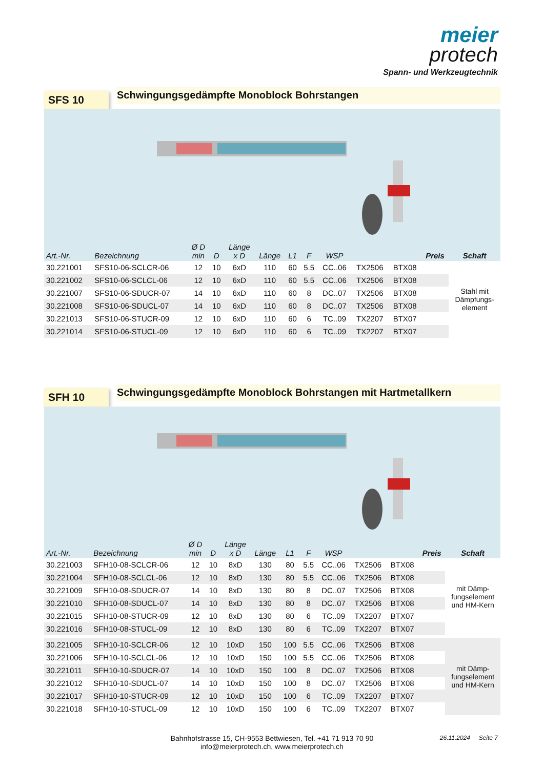meier
protech
Spann- und Werkzeugtechnik
SFS 10
Schwingungsgedämpfte Monoblock Bohrstangen
| Art.-Nr. | Bezeichnung | Ø D min | D | Länge x D | Länge | L1 | F | WSP | | | Preis | Schaft |
| --- | --- | --- | --- | --- | --- | --- | --- | --- | --- | --- | --- | --- |
| 30.221001 | SFS10-06-SCLCR-06 | 12 | 10 | 6xD | 110 | 60 | 5.5 | CC..06 | TX2506 | BTX08 | | Stahl mit Dämpfungs- element |
| 30.221002 | SFS10-06-SCLCL-06 | 12 | 10 | 6xD | 110 | 60 | 5.5 | CC..06 | TX2506 | BTX08 | | |
| 30.221007 | SFS10-06-SDUCR-07 | 14 | 10 | 6xD | 110 | 60 | 8 | DC..07 | TX2506 | BTX08 | | |
| 30.221008 | SFS10-06-SDUCL-07 | 14 | 10 | 6xD | 110 | 60 | 8 | DC..07 | TX2506 | BTX08 | | |
| 30.221013 | SFS10-06-STUCR-09 | 12 | 10 | 6xD | 110 | 60 | 6 | TC..09 | TX2207 | BTX07 | | |
| 30.221014 | SFS10-06-STUCL-09 | 12 | 10 | 6xD | 110 | 60 | 6 | TC..09 | TX2207 | BTX07 | | |
SFH 10
Schwingungsgedämpfte Monoblock Bohrstangen mit Hartmetallkern
| Art.-Nr. | Bezeichnung | Ø D min | D | Länge x D | Länge | L1 | F | WSP | | | Preis | Schaft |
| --- | --- | --- | --- | --- | --- | --- | --- | --- | --- | --- | --- | --- |
| 30.221003 | SFH10-08-SCLCR-06 | 12 | 10 | 8xD | 130 | 80 | 5.5 | CC..06 | TX2506 | BTX08 | | mit Dämp- fungselement und HM-Kern |
| 30.221004 | SFH10-08-SCLCL-06 | 12 | 10 | 8xD | 130 | 80 | 5.5 | CC..06 | TX2506 | BTX08 | | |
| 30.221009 | SFH10-08-SDUCR-07 | 14 | 10 | 8xD | 130 | 80 | 8 | DC..07 | TX2506 | BTX08 | | |
| 30.221010 | SFH10-08-SDUCL-07 | 14 | 10 | 8xD | 130 | 80 | 8 | DC..07 | TX2506 | BTX08 | | |
| 30.221015 | SFH10-08-STUCR-09 | 12 | 10 | 8xD | 130 | 80 | 6 | TC..09 | TX2207 | BTX07 | | |
| 30.221016 | SFH10-08-STUCL-09 | 12 | 10 | 8xD | 130 | 80 | 6 | TC..09 | TX2207 | BTX07 | | |
| 30.221005 | SFH10-10-SCLCR-06 | 12 | 10 | 10xD | 150 | 100 | 5.5 | CC..06 | TX2506 | BTX08 | | mit Dämp- fungselement und HM-Kern |
| 30.221006 | SFH10-10-SCLCL-06 | 12 | 10 | 10xD | 150 | 100 | 5.5 | CC..06 | TX2506 | BTX08 | | |
| 30.221011 | SFH10-10-SDUCR-07 | 14 | 10 | 10xD | 150 | 100 | 8 | DC..07 | TX2506 | BTX08 | | |
| 30.221012 | SFH10-10-SDUCL-07 | 14 | 10 | 10xD | 150 | 100 | 8 | DC..07 | TX2506 | BTX08 | | |
| 30.221017 | SFH10-10-STUCR-09 | 12 | 10 | 10xD | 150 | 100 | 6 | TC..09 | TX2207 | BTX07 | | |
| 30.221018 | SFH10-10-STUCL-09 | 12 | 10 | 10xD | 150 | 100 | 6 | TC..09 | TX2207 | BTX07 | | |
Bahnhofstrasse 15, CH-9553 Bettwiesen, Tel. +41 71 913 70 90
info@meierprotech.ch, www.meierprotech.ch
26.11.2024 Seite 7